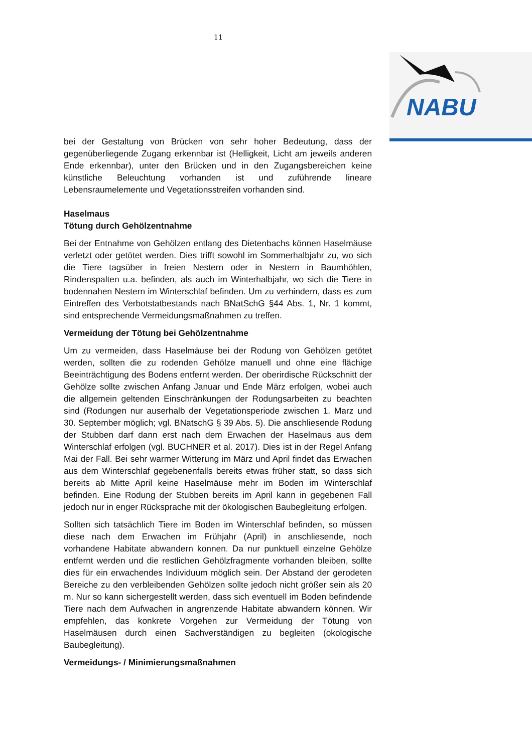11
NABU
bei der Gestaltung von Brücken von sehr hoher Bedeutung, dass der gegenüberliegende Zugang erkennbar ist (Helligkeit, Licht am jeweils anderen Ende erkennbar), unter den Brücken und in den Zugangsbereichen keine künstliche Beleuchtung vorhanden ist und zuführende lineare Lebensraumelemente und Vegetationsstreifen vorhanden sind.
Haselmaus
Tötung durch Gehölzentnahme
Bei der Entnahme von Gehölzen entlang des Dietenbachs können Haselmäuse verletzt oder getötet werden. Dies trifft sowohl im Sommerhalbjahr zu, wo sich die Tiere tagsüber in freien Nestern oder in Nestern in Baumhöhlen, Rindenspalten u.a. befinden, als auch im Winterhalbjahr, wo sich die Tiere in bodennahen Nestern im Winterschlaf befinden. Um zu verhindern, dass es zum Eintreffen des Verbotstatbestands nach BNatSchG §44 Abs. 1, Nr. 1 kommt, sind entsprechende Vermeidungsmaßnahmen zu treffen.
Vermeidung der Tötung bei Gehölzentnahme
Um zu vermeiden, dass Haselmäuse bei der Rodung von Gehölzen getötet werden, sollten die zu rodenden Gehölze manuell und ohne eine flächige Beeinträchtigung des Bodens entfernt werden. Der oberirdische Rückschnitt der Gehölze sollte zwischen Anfang Januar und Ende März erfolgen, wobei auch die allgemein geltenden Einschränkungen der Rodungsarbeiten zu beachten sind (Rodungen nur auserhalb der Vegetationsperiode zwischen 1. Marz und 30. September möglich; vgl. BNatschG § 39 Abs. 5). Die anschliesende Rodung der Stubben darf dann erst nach dem Erwachen der Haselmaus aus dem Winterschlaf erfolgen (vgl. BUCHNER et al. 2017). Dies ist in der Regel Anfang Mai der Fall. Bei sehr warmer Witterung im März und April findet das Erwachen aus dem Winterschlaf gegebenenfalls bereits etwas früher statt, so dass sich bereits ab Mitte April keine Haselmäuse mehr im Boden im Winterschlaf befinden. Eine Rodung der Stubben bereits im April kann in gegebenen Fall jedoch nur in enger Rücksprache mit der ökologischen Baubegleitung erfolgen.
Sollten sich tatsächlich Tiere im Boden im Winterschlaf befinden, so müssen diese nach dem Erwachen im Frühjahr (April) in anschliesende, noch vorhandene Habitate abwandern konnen. Da nur punktuell einzelne Gehölze entfernt werden und die restlichen Gehölzfragmente vorhanden bleiben, sollte dies für ein erwachendes Individuum möglich sein. Der Abstand der gerodeten Bereiche zu den verbleibenden Gehölzen sollte jedoch nicht größer sein als 20 m. Nur so kann sichergestellt werden, dass sich eventuell im Boden befindende Tiere nach dem Aufwachen in angrenzende Habitate abwandern können. Wir empfehlen, das konkrete Vorgehen zur Vermeidung der Tötung von Haselmäusen durch einen Sachverständigen zu begleiten (okologische Baubegleitung).
Vermeidungs- / Minimierungsmaßnahmen